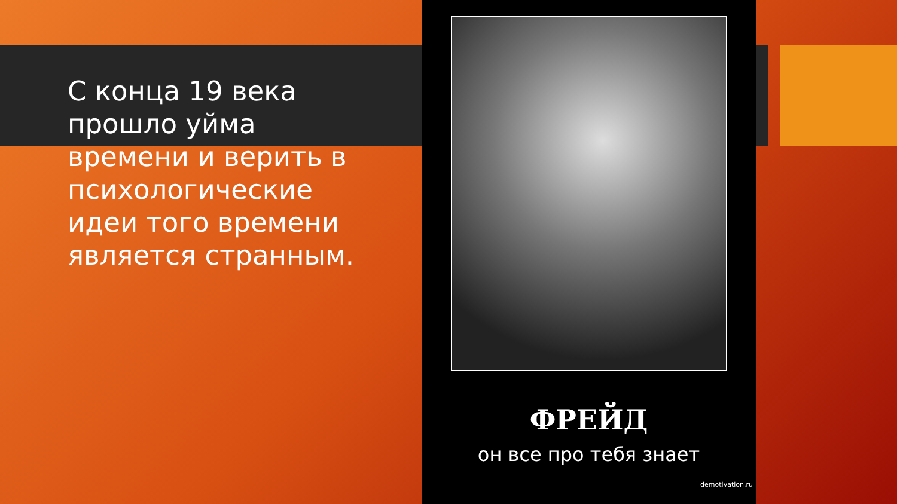С конца 19 века прошло уйма времени и верить в психологические идеи того времени является странным.
ФРЕЙД
он все про тебя знает
demotivation.ru